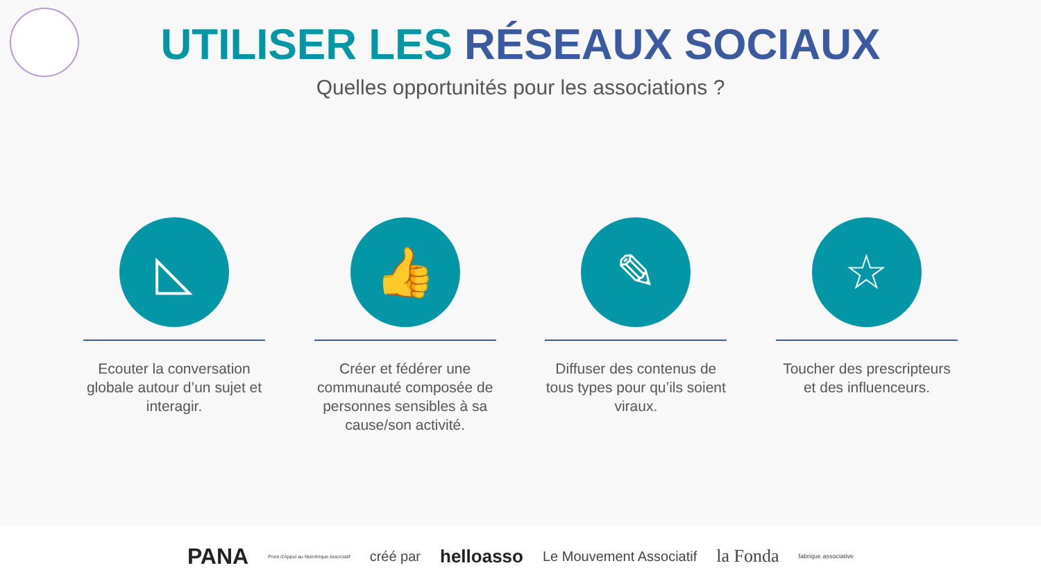UTILISER LES RÉSEAUX SOCIAUX
Quelles opportunités pour les associations ?
◺
Ecouter la conversation globale autour d’un sujet et interagir.
👍
Créer et fédérer une communauté composée de personnes sensibles à sa cause/son activité.
✎
Diffuser des contenus de tous types pour qu’ils soient viraux.
☆
Toucher des prescripteurs et des influenceurs.
PANA Point d'Appui au Numérique Associatif créé par helloasso Le Mouvement Associatif la Fonda fabrique associative